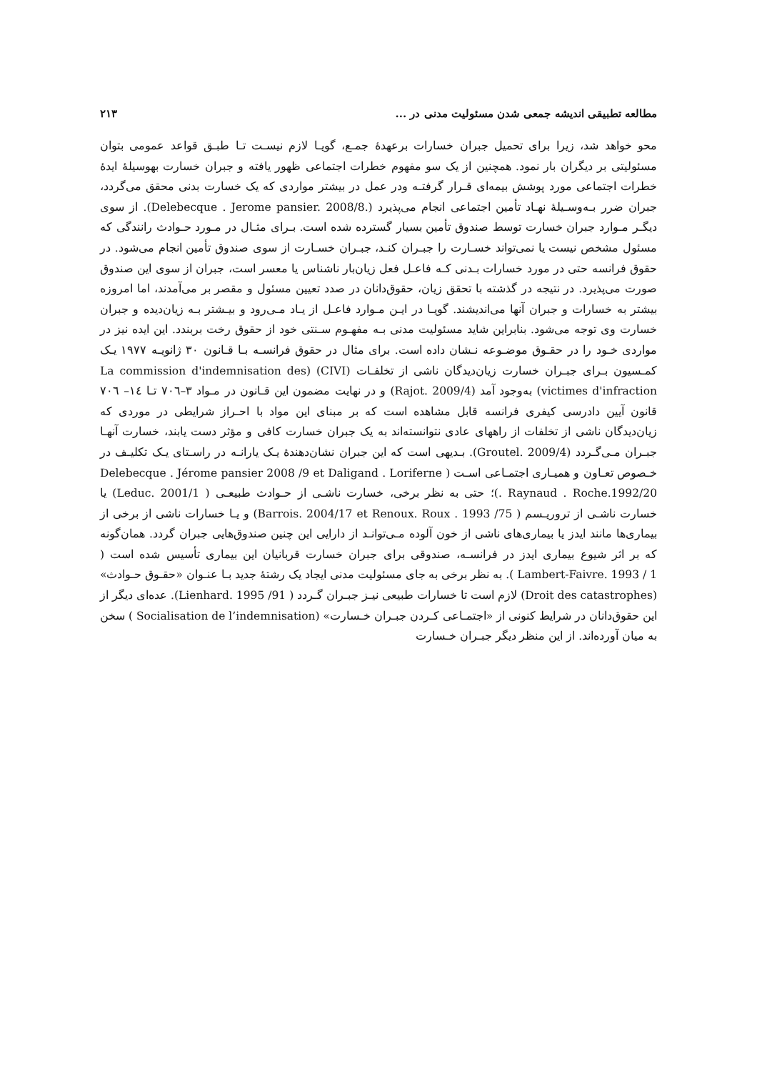مطالعه تطبیقی اندیشه جمعی شدن مسئولیت مدنی در ... ۲۱۳
محو خواهد شد، زیرا برای تحمیل جبران خسارات برعهدهٔ جمـع، گویـا لازم نیسـت تـا طبـق قواعد عمومی بتوان مسئولیتی بر دیگران بار نمود. همچنین از یک سو مفهوم خطرات اجتماعی ظهور یافته و جبران خسارت بهوسیلهٔ ایدهٔ خطرات اجتماعی مورد پوشش بیمه‌ای قـرار گرفتـه ودر عمل در بیشتر مواردی که یک خسارت بدنی محقق می‌گردد، جبران ضرر بـه‌وسـیلهٔ نهـاد تأمین اجتماعی انجام می‌پذیرد (Delebecque . Jerome pansier. 2008/8.). از سوی دیگـر مـوارد جبران خسارت توسط صندوق تأمین بسیار گسترده شده است. بـرای مثـال در مـورد حـوادث رانندگی که مسئول مشخص نیست یا نمی‌تواند خسـارت را جبـران کنـد، جبـران خسـارت از سوی صندوق تأمین انجام می‌شود. در حقوق فرانسه حتی در مورد خسارات بـدنی کـه فاعـل فعل زیان‌بار ناشناس یا معسر است، جبران از سوی این صندوق صورت می‌پذیرد. در نتیجه در گذشته با تحقق زیان، حقوق‌دانان در صدد تعیین مسئول و مقصر بر می‌آمدند، اما امروزه بیشتر به خسارات و جبران آنها می‌اندیشند. گویـا در ایـن مـوارد فاعـل از یـاد مـی‌رود و بیـشتر بـه زیان‌دیده و جبران خسارت وی توجه می‌شود. بنابراین شاید مسئولیت مدنی بـه مفهـوم سـنتی خود از حقوق رخت بربندد. این ایده نیز در مواردی خـود را در حقـوق موضـوعه نـشان داده است. برای مثال در حقوق فرانسـه بـا قـانون ۳۰ ژانویـه ۱۹۷۷ یـک کمـسیون بـرای جبـران خسارت زیان‌دیدگان ناشی از تخلفـات (CIVI) (La commission d'indemnisation des victimes d'infraction) به‌وجود آمد (Rajot. 2009/4) و در نهایت مضمون این قـانون در مـواد ۳–۷۰٦ تـا ١٤– ۷۰٦ قانون آیین دادرسی کیفری فرانسه قابل مشاهده است که بر مبنای این مواد با احـراز شرایطی در موردی که زیان‌دیدگان ناشی از تخلفات از راههای عادی نتوانسته‌اند به یک جبران خسارت کافی و مؤثر دست یابند، خسارت آنهـا جبـران مـی‌گـردد (Groutel. 2009/4). بـدیهی است که این جبران نشان‌دهندهٔ یـک یارانـه در راسـتای یـک تکلیـف در خـصوص تعـاون و همیـاری اجتمـاعی اسـت ( Delebecque . Jérome pansier 2008 /9 et Daligand . Loriferne . Raynaud . Roche.1992/20)؛ حتی به نظر برخی، خسارت ناشـی از حـوادث طبیعـی ( Leduc. 2001/1) یا خسارت ناشـی از تروریـسم ( Barrois. 2004/17 et Renoux. Roux . 1993 /75) و یـا خسارات ناشی از برخی از بیماری‌ها مانند ایدز یا بیماری‌های ناشی از خون آلوده مـی‌توانـد از دارایی این چنین صندوق‌هایی جبران گردد. همان‌گونه که بر اثر شیوع بیماری ایدز در فرانسـه، صندوقی برای جبران خسارت قربانیان این بیماری تأسیس شده است ( Lambert-Faivre. 1993 / 1 ). به نظر برخی به جای مسئولیت مدنی ایجاد یک رشتهٔ جدید بـا عنـوان «حقـوق حـوادث» (Droit des catastrophes) لازم است تا خسارات طبیعی نیـز جبـران گـردد ( Lienhard. 1995 /91). عده‌ای دیگر از این حقوق‌دانان در شرایط کنونی از «اجتمـاعی کـردن جبـران خـسارت» (Socialisation de l’indemnisation ) سخن به میان آورده‌اند. از این منظر دیگر جبـران خـسارت